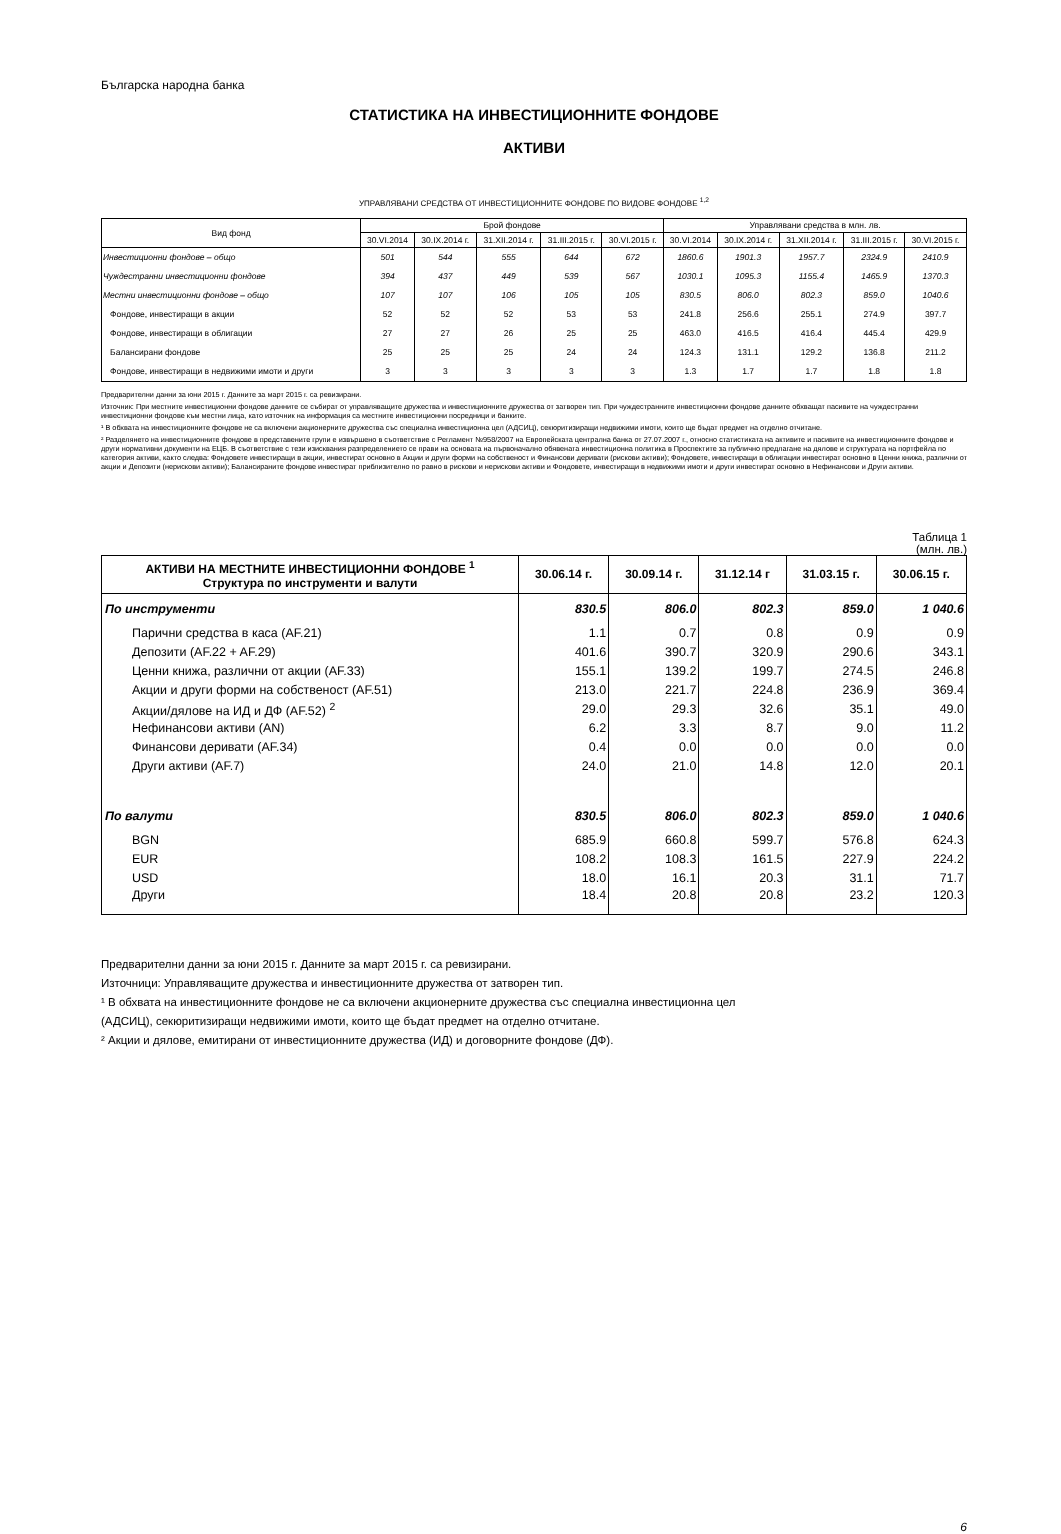Българска народна банка
СТАТИСТИКА НА ИНВЕСТИЦИОННИТЕ ФОНДОВЕ
АКТИВИ
УПРАВЛЯВАНИ СРЕДСТВА ОТ ИНВЕСТИЦИОННИТЕ ФОНДОВЕ ПО ВИДОВЕ ФОНДОВЕ <sup>1,2</sup>
| Вид фонд | Брой фондове | | | | | Управлявани средства в млн. лв. | | | | |
| --- | --- | --- | --- | --- | --- | --- | --- | --- | --- | --- |
| | 30.VI.2014 | 30.IX.2014 г. | 31.XII.2014 г. | 31.III.2015 г. | 30.VI.2015 г. | 30.VI.2014 | 30.IX.2014 г. | 31.XII.2014 г. | 31.III.2015 г. | 30.VI.2015 г. |
| Инвестиционни фондове – общо | 501 | 544 | 555 | 644 | 672 | 1860.6 | 1901.3 | 1957.7 | 2324.9 | 2410.9 |
| Чуждестранни инвестиционни фондове | 394 | 437 | 449 | 539 | 567 | 1030.1 | 1095.3 | 1155.4 | 1465.9 | 1370.3 |
| Местни инвестиционни фондове – общо | 107 | 107 | 106 | 105 | 105 | 830.5 | 806.0 | 802.3 | 859.0 | 1040.6 |
| Фондове, инвестиращи в акции | 52 | 52 | 52 | 53 | 53 | 241.8 | 256.6 | 255.1 | 274.9 | 397.7 |
| Фондове, инвестиращи в облигации | 27 | 27 | 26 | 25 | 25 | 463.0 | 416.5 | 416.4 | 445.4 | 429.9 |
| Балансирани фондове | 25 | 25 | 25 | 24 | 24 | 124.3 | 131.1 | 129.2 | 136.8 | 211.2 |
| Фондове, инвестиращи в недвижими имоти и други | 3 | 3 | 3 | 3 | 3 | 1.3 | 1.7 | 1.7 | 1.8 | 1.8 |
Предварителни данни за юни 2015 г. Данните за март 2015 г. са ревизирани.
Източник: При местните инвестиционни фондове данните се събират от управляващите дружества и инвестиционните дружества от затворен тип. При чуждестранните инвестиционни фондове данните обхващат пасивите на чуждестранни инвестиционни фондове към местни лица, като източник на информация са местните инвестиционни посредници и банките.
¹ В обхвата на инвестиционните фондове не са включени акционерните дружества със специална инвестиционна цел (АДСИЦ), секюритизиращи недвижими имоти, които ще бъдат предмет на отделно отчитане.
² Разделянето на инвестиционните фондове в представените групи е извършено в съответствие с Регламент №958/2007 на Европейската централна банка от 27.07.2007 г., относно статистиката на активите и пасивите на инвестиционните фондове и други нормативни документи на ЕЦБ. В съответствие с тези изисквания разпределението се прави на основата на първоначално обявената инвестиционна политика в Проспектите за публично предлагане на дялове и структурата на портфейла по категория активи, както следва: Фондовете инвестиращи в акции, инвестират основно в Акции и други форми на собственост и Финансови деривати (рискови активи); Фондовете, инвестиращи в облигации инвестират основно в Ценни книжа, различни от акции и Депозити (нерискови активи); Балансираните фондове инвестират приблизително по равно в рискови и нерискови активи и Фондовете, инвестиращи в недвижими имоти и други инвестират основно в Нефинансови и Други активи.
Таблица 1
(млн. лв.)
| АКТИВИ НА МЕСТНИТЕ ИНВЕСТИЦИОННИ ФОНДОВЕ <sup>1</sup> Структура по инструменти и валути | 30.06.14 г. | 30.09.14 г. | 31.12.14 г | 31.03.15 г. | 30.06.15 г. |
| --- | --- | --- | --- | --- | --- |
| По инструменти | 830.5 | 806.0 | 802.3 | 859.0 | 1 040.6 |
| Парични средства в каса (AF.21) | 1.1 | 0.7 | 0.8 | 0.9 | 0.9 |
| Депозити (AF.22 + AF.29) | 401.6 | 390.7 | 320.9 | 290.6 | 343.1 |
| Ценни книжа, различни от акции (AF.33) | 155.1 | 139.2 | 199.7 | 274.5 | 246.8 |
| Акции и други форми на собственост (AF.51) | 213.0 | 221.7 | 224.8 | 236.9 | 369.4 |
| Акции/дялове на ИД и ДФ (AF.52) <sup>2</sup> | 29.0 | 29.3 | 32.6 | 35.1 | 49.0 |
| Нефинансови активи (AN) | 6.2 | 3.3 | 8.7 | 9.0 | 11.2 |
| Финансови деривати (AF.34) | 0.4 | 0.0 | 0.0 | 0.0 | 0.0 |
| Други активи (AF.7) | 24.0 | 21.0 | 14.8 | 12.0 | 20.1 |
| По валути | 830.5 | 806.0 | 802.3 | 859.0 | 1 040.6 |
| BGN | 685.9 | 660.8 | 599.7 | 576.8 | 624.3 |
| EUR | 108.2 | 108.3 | 161.5 | 227.9 | 224.2 |
| USD | 18.0 | 16.1 | 20.3 | 31.1 | 71.7 |
| Други | 18.4 | 20.8 | 20.8 | 23.2 | 120.3 |
Предварителни данни за юни 2015 г. Данните за март 2015 г. са ревизирани.
Източници: Управляващите дружества и инвестиционните дружества от затворен тип.
¹ В обхвата на инвестиционните фондове не са включени акционерните дружества със специална инвестиционна цел
(АДСИЦ), секюритизиращи недвижими имоти, които ще бъдат предмет на отделно отчитане.
² Акции и дялове, емитирани от инвестиционните дружества (ИД) и договорните фондове (ДФ).
6